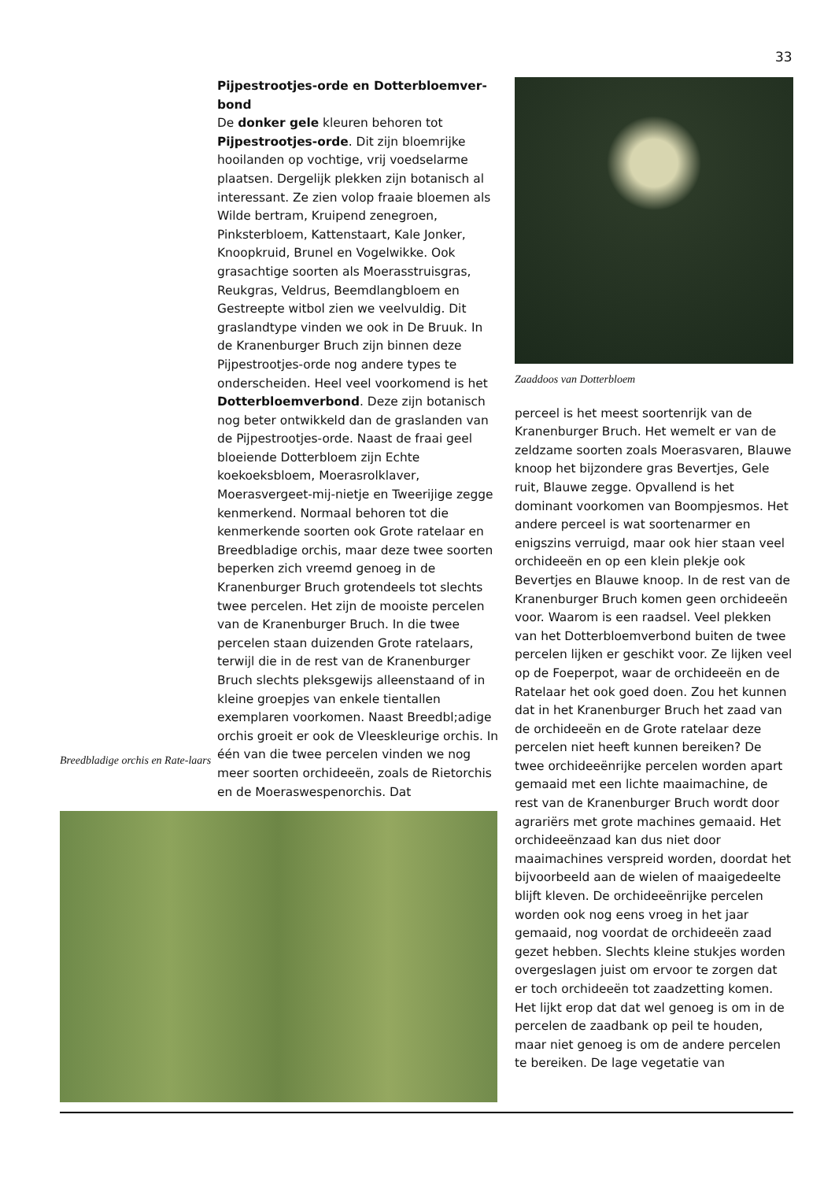33
Breedbladige orchis en Rate-laars
Pijpestrootjes-orde en Dotterbloemver-bond
De donker gele kleuren behoren tot Pijpestrootjes-orde. Dit zijn bloemrijke hooilanden op vochtige, vrij voedselarme plaatsen. Dergelijk plekken zijn botanisch al interessant. Ze zien volop fraaie bloemen als Wilde bertram, Kruipend zenegroen, Pinksterbloem, Kattenstaart, Kale Jonker, Knoopkruid, Brunel en Vogelwikke. Ook grasachtige soorten als Moerasstruisgras, Reukgras, Veldrus, Beemdlangbloem en Gestreepte witbol zien we veelvuldig. Dit graslandtype vinden we ook in De Bruuk. In de Kranenburger Bruch zijn binnen deze Pijpestrootjes-orde nog andere types te onderscheiden. Heel veel voorkomend is het Dotterbloemverbond. Deze zijn botanisch nog beter ontwikkeld dan de graslanden van de Pijpestrootjes-orde. Naast de fraai geel bloeiende Dotterbloem zijn Echte koekoeksbloem, Moerasrolklaver, Moerasvergeet-mij-nietje en Tweerijige zegge kenmerkend. Normaal behoren tot die kenmerkende soorten ook Grote ratelaar en Breedbladige orchis, maar deze twee soorten beperken zich vreemd genoeg in de Kranenburger Bruch grotendeels tot slechts twee percelen. Het zijn de mooiste percelen van de Kranenburger Bruch. In die twee percelen staan duizenden Grote ratelaars, terwijl die in de rest van de Kranenburger Bruch slechts pleksgewijs alleenstaand of in kleine groepjes van enkele tientallen exemplaren voorkomen. Naast Breedbl;adige orchis groeit er ook de Vleeskleurige orchis. In één van die twee percelen vinden we nog meer soorten orchideeën, zoals de Rietorchis en de Moeraswespenorchis. Dat
Zaaddoos van Dotterbloem
perceel is het meest soortenrijk van de Kranenburger Bruch. Het wemelt er van de zeldzame soorten zoals Moerasvaren, Blauwe knoop het bijzondere gras Bevertjes, Gele ruit, Blauwe zegge. Opvallend is het dominant voorkomen van Boompjesmos. Het andere perceel is wat soortenarmer en enigszins verruigd, maar ook hier staan veel orchideeën en op een klein plekje ook Bevertjes en Blauwe knoop. In de rest van de Kranenburger Bruch komen geen orchideeën voor. Waarom is een raadsel. Veel plekken van het Dotterbloemverbond buiten de twee percelen lijken er geschikt voor. Ze lijken veel op de Foeperpot, waar de orchideeën en de Ratelaar het ook goed doen. Zou het kunnen dat in het Kranenburger Bruch het zaad van de orchideeën en de Grote ratelaar deze percelen niet heeft kunnen bereiken? De twee orchideeënrijke percelen worden apart gemaaid met een lichte maaimachine, de rest van de Kranenburger Bruch wordt door agrariërs met grote machines gemaaid. Het orchideeënzaad kan dus niet door maaimachines verspreid worden, doordat het bijvoorbeeld aan de wielen of maaigedeelte blijft kleven. De orchideeënrijke percelen worden ook nog eens vroeg in het jaar gemaaid, nog voordat de orchideeën zaad gezet hebben. Slechts kleine stukjes worden overgeslagen juist om ervoor te zorgen dat er toch orchideeën tot zaadzetting komen. Het lijkt erop dat dat wel genoeg is om in de percelen de zaadbank op peil te houden, maar niet genoeg is om de andere percelen te bereiken. De lage vegetatie van